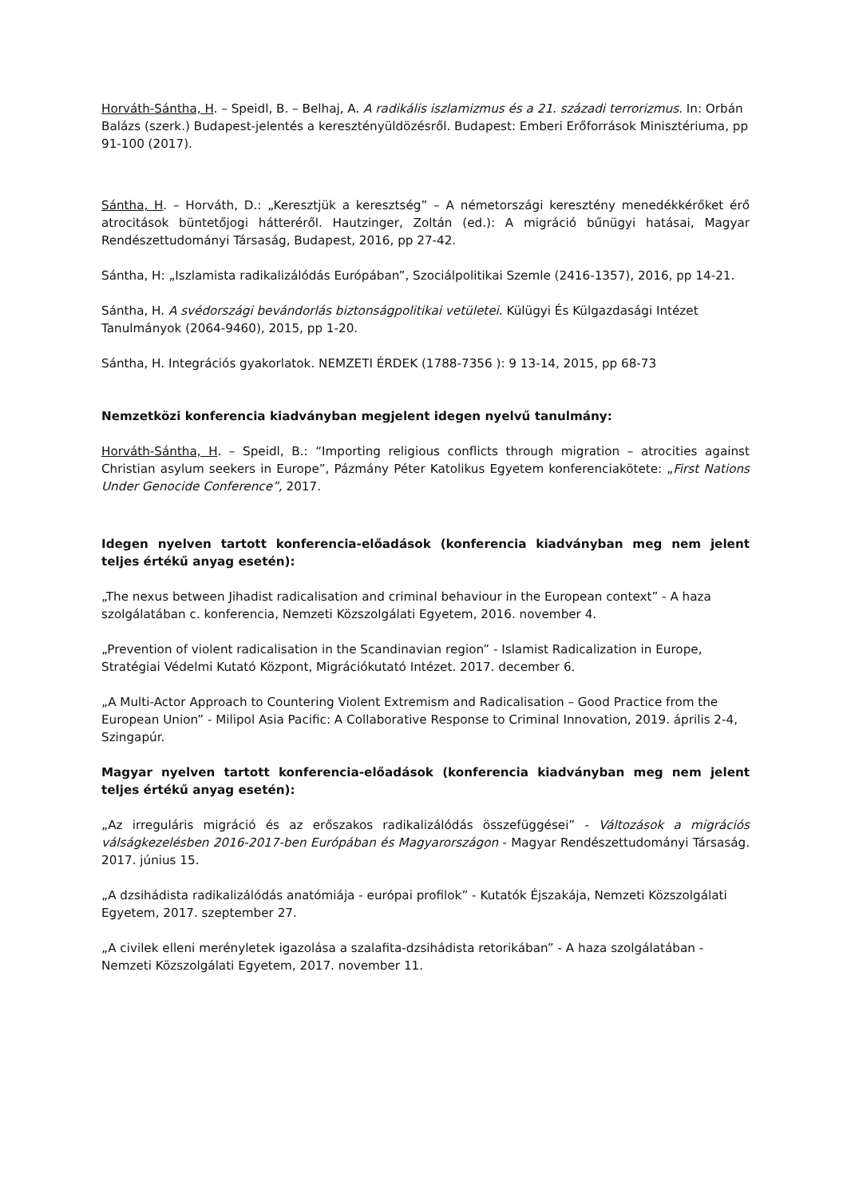Horváth-Sántha, H. – Speidl, B. – Belhaj, A. A radikális iszlamizmus és a 21. századi terrorizmus. In: Orbán Balázs (szerk.) Budapest-jelentés a keresztényüldözésről. Budapest: Emberi Erőforrások Minisztériuma, pp 91-100 (2017).
Sántha, H. – Horváth, D.: „Keresztjük a keresztség” – A németországi keresztény menedékkérőket érő atrocitások büntetőjogi hátteréről. Hautzinger, Zoltán (ed.): A migráció bűnügyi hatásai, Magyar Rendészettudományi Társaság, Budapest, 2016, pp 27-42.
Sántha, H: „Iszlamista radikalizálódás Európában”, Szociálpolitikai Szemle (2416-1357), 2016, pp 14-21.
Sántha, H. A svédországi bevándorlás biztonságpolitikai vetületei. Külügyi És Külgazdasági Intézet Tanulmányok (2064-9460), 2015, pp 1-20.
Sántha, H. Integrációs gyakorlatok. NEMZETI ÉRDEK (1788-7356 ): 9 13-14, 2015, pp 68-73
Nemzetközi konferencia kiadványban megjelent idegen nyelvű tanulmány:
Horváth-Sántha, H. – Speidl, B.: “Importing religious conflicts through migration – atrocities against Christian asylum seekers in Europe”, Pázmány Péter Katolikus Egyetem konferenciakötete: „First Nations Under Genocide Conference”, 2017.
Idegen nyelven tartott konferencia-előadások (konferencia kiadványban meg nem jelent teljes értékű anyag esetén):
„The nexus between Jihadist radicalisation and criminal behaviour in the European context” - A haza szolgálatában c. konferencia, Nemzeti Közszolgálati Egyetem, 2016. november 4.
„Prevention of violent radicalisation in the Scandinavian region” - Islamist Radicalization in Europe, Stratégiai Védelmi Kutató Központ, Migrációkutató Intézet. 2017. december 6.
„A Multi-Actor Approach to Countering Violent Extremism and Radicalisation – Good Practice from the European Union” - Milipol Asia Pacific: A Collaborative Response to Criminal Innovation, 2019. április 2-4, Szingapúr.
Magyar nyelven tartott konferencia-előadások (konferencia kiadványban meg nem jelent teljes értékű anyag esetén):
„Az irreguláris migráció és az erőszakos radikalizálódás összefüggései” - Változások a migrációs válságkezelésben 2016-2017-ben Európában és Magyarországon - Magyar Rendészettudományi Társaság. 2017. június 15.
„A dzsihádista radikalizálódás anatómiája - európai profilok” - Kutatók Éjszakája, Nemzeti Közszolgálati Egyetem, 2017. szeptember 27.
„A civilek elleni merényletek igazolása a szalafita-dzsihádista retorikában” - A haza szolgálatában - Nemzeti Közszolgálati Egyetem, 2017. november 11.